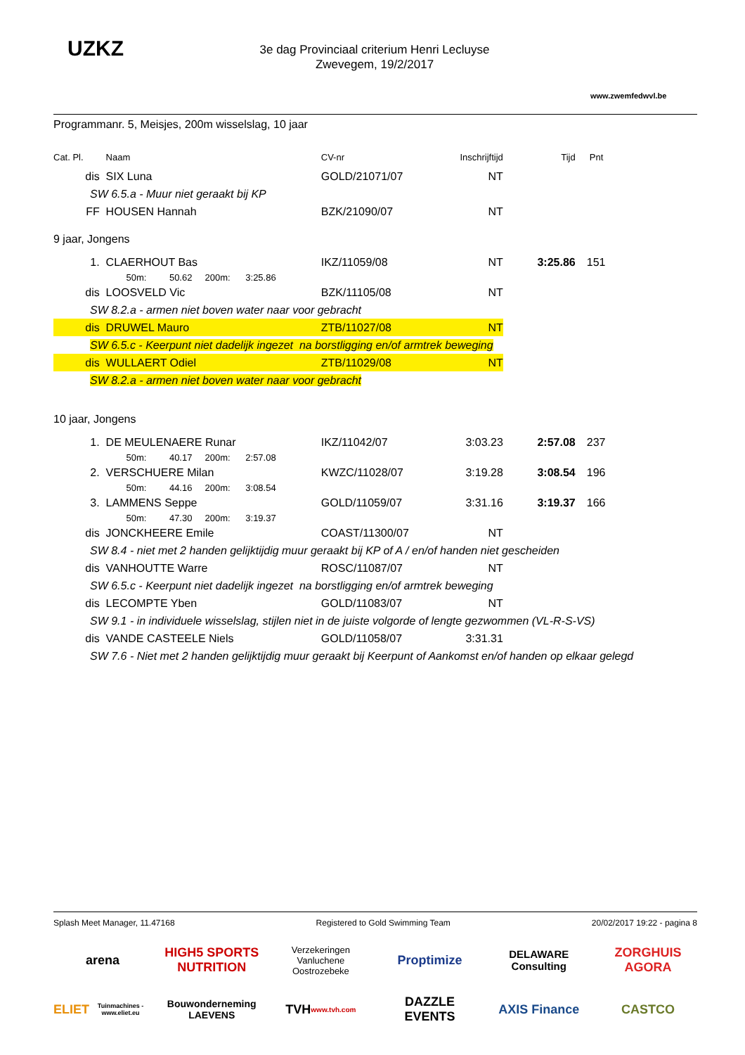UZKZ
www.zwemfedwvl.be
3e dag Provinciaal criterium Henri Lecluyse
Zwevegem, 19/2/2017
Programmanr. 5, Meisjes, 200m wisselslag, 10 jaar
| Cat. Pl. | Naam | CV-nr | Inschrijftijd | Tijd | Pnt |
| dis | SIX Luna | GOLD/21071/07 | NT | | |
| SW 6.5.a - Muur niet geraakt bij KP | | | | | |
| FF | HOUSEN Hannah | BZK/21090/07 | NT | | |
| 9 jaar, Jongens | | | | | |
| 1. | CLAERHOUT Bas | IKZ/11059/08 | NT | 3:25.86 | 151 |
| | 50m: 50.62 200m: 3:25.86 | | | | |
| dis | LOOSVELD Vic | BZK/11105/08 | NT | | |
| SW 8.2.a - armen niet boven water naar voor gebracht | | | | | |
| dis | DRUWEL Mauro | ZTB/11027/08 | NT | | |
| SW 6.5.c - Keerpunt niet dadelijk ingezet na borstligging en/of armtrek beweging | | | | | |
| dis | WULLAERT Odiel | ZTB/11029/08 | NT | | |
| SW 8.2.a - armen niet boven water naar voor gebracht | | | | | |
| 10 jaar, Jongens | | | | | |
| 1. | DE MEULENAERE Runar | IKZ/11042/07 | 3:03.23 | 2:57.08 | 237 |
| | 50m: 40.17 200m: 2:57.08 | | | | |
| 2. | VERSCHUERE Milan | KWZC/11028/07 | 3:19.28 | 3:08.54 | 196 |
| | 50m: 44.16 200m: 3:08.54 | | | | |
| 3. | LAMMENS Seppe | GOLD/11059/07 | 3:31.16 | 3:19.37 | 166 |
| | 50m: 47.30 200m: 3:19.37 | | | | |
| dis | JONCKHEERE Emile | COAST/11300/07 | NT | | |
| SW 8.4 - niet met 2 handen gelijktijdig muur geraakt bij KP of A / en/of handen niet gescheiden | | | | | |
| dis | VANHOUTTE Warre | ROSC/11087/07 | NT | | |
| SW 6.5.c - Keerpunt niet dadelijk ingezet na borstligging en/of armtrek beweging | | | | | |
| dis | LECOMPTE Yben | GOLD/11083/07 | NT | | |
| SW 9.1 - in individuele wisselslag, stijlen niet in de juiste volgorde of lengte gezwommen (VL-R-S-VS) | | | | | |
| dis | VANDE CASTEELE Niels | GOLD/11058/07 | 3:31.31 | | |
| SW 7.6 - Niet met 2 handen gelijktijdig muur geraakt bij Keerpunt of Aankomst en/of handen op elkaar gelegd | | | | | |
Splash Meet Manager, 11.47168 Registered to Gold Swimming Team 20/02/2017 19:22 - pagina 8
arena
HIGH5 SPORTS NUTRITION
Verzekeringen Vanluchene Oostrozebeke
Proptimize
DELAWARE Consulting
ZORGHUIS AGORA
ELIET
Tuinmachines - www.eliet.eu
Bouwonderneming LAEVENS
TVH
www.tvh.com
DAZZLE EVENTS
AXIS Finance
CASTCO